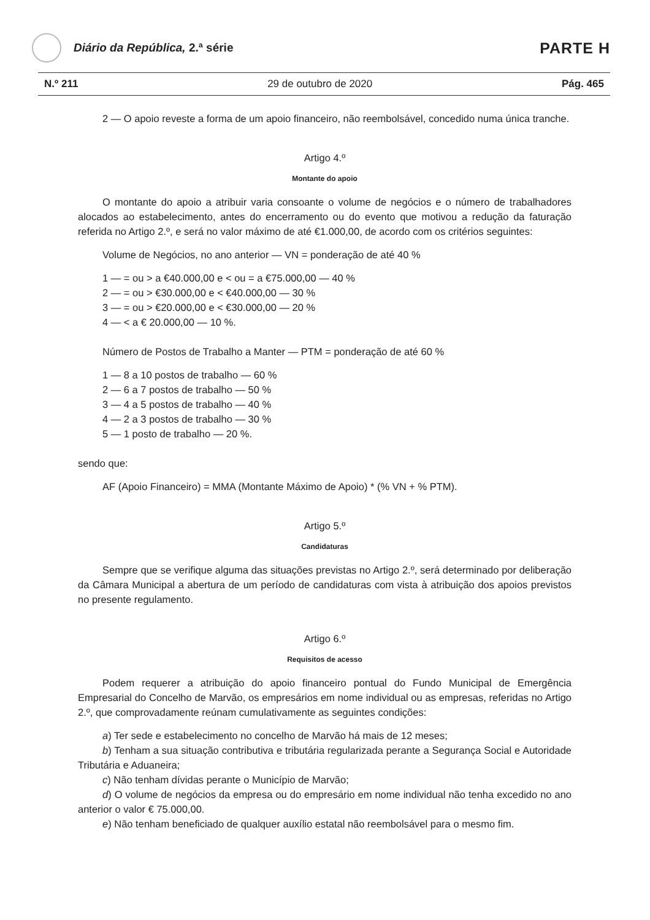Diário da República, 2.ª série
PARTE H
N.º 211 29 de outubro de 2020 Pág. 465
2 — O apoio reveste a forma de um apoio financeiro, não reembolsável, concedido numa única tranche.
Artigo 4.º
Montante do apoio
O montante do apoio a atribuir varia consoante o volume de negócios e o número de trabalhadores alocados ao estabelecimento, antes do encerramento ou do evento que motivou a redução da faturação referida no Artigo 2.º, e será no valor máximo de até €1.000,00, de acordo com os critérios seguintes:
Volume de Negócios, no ano anterior — VN = ponderação de até 40 %
1 — = ou > a €40.000,00 e < ou = a €75.000,00 — 40 %
2 — = ou > €30.000,00 e < €40.000,00 — 30 %
3 — = ou > €20.000,00 e < €30.000,00 — 20 %
4 — < a € 20.000,00 — 10 %.
Número de Postos de Trabalho a Manter — PTM = ponderação de até 60 %
1 — 8 a 10 postos de trabalho — 60 %
2 — 6 a 7 postos de trabalho — 50 %
3 — 4 a 5 postos de trabalho — 40 %
4 — 2 a 3 postos de trabalho — 30 %
5 — 1 posto de trabalho — 20 %.
sendo que:
AF (Apoio Financeiro) = MMA (Montante Máximo de Apoio) * (% VN + % PTM).
Artigo 5.º
Candidaturas
Sempre que se verifique alguma das situações previstas no Artigo 2.º, será determinado por deliberação da Câmara Municipal a abertura de um período de candidaturas com vista à atribuição dos apoios previstos no presente regulamento.
Artigo 6.º
Requisitos de acesso
Podem requerer a atribuição do apoio financeiro pontual do Fundo Municipal de Emergência Empresarial do Concelho de Marvão, os empresários em nome individual ou as empresas, referidas no Artigo 2.º, que comprovadamente reúnam cumulativamente as seguintes condições:
a) Ter sede e estabelecimento no concelho de Marvão há mais de 12 meses;
b) Tenham a sua situação contributiva e tributária regularizada perante a Segurança Social e Autoridade Tributária e Aduaneira;
c) Não tenham dívidas perante o Município de Marvão;
d) O volume de negócios da empresa ou do empresário em nome individual não tenha excedido no ano anterior o valor € 75.000,00.
e) Não tenham beneficiado de qualquer auxílio estatal não reembolsável para o mesmo fim.